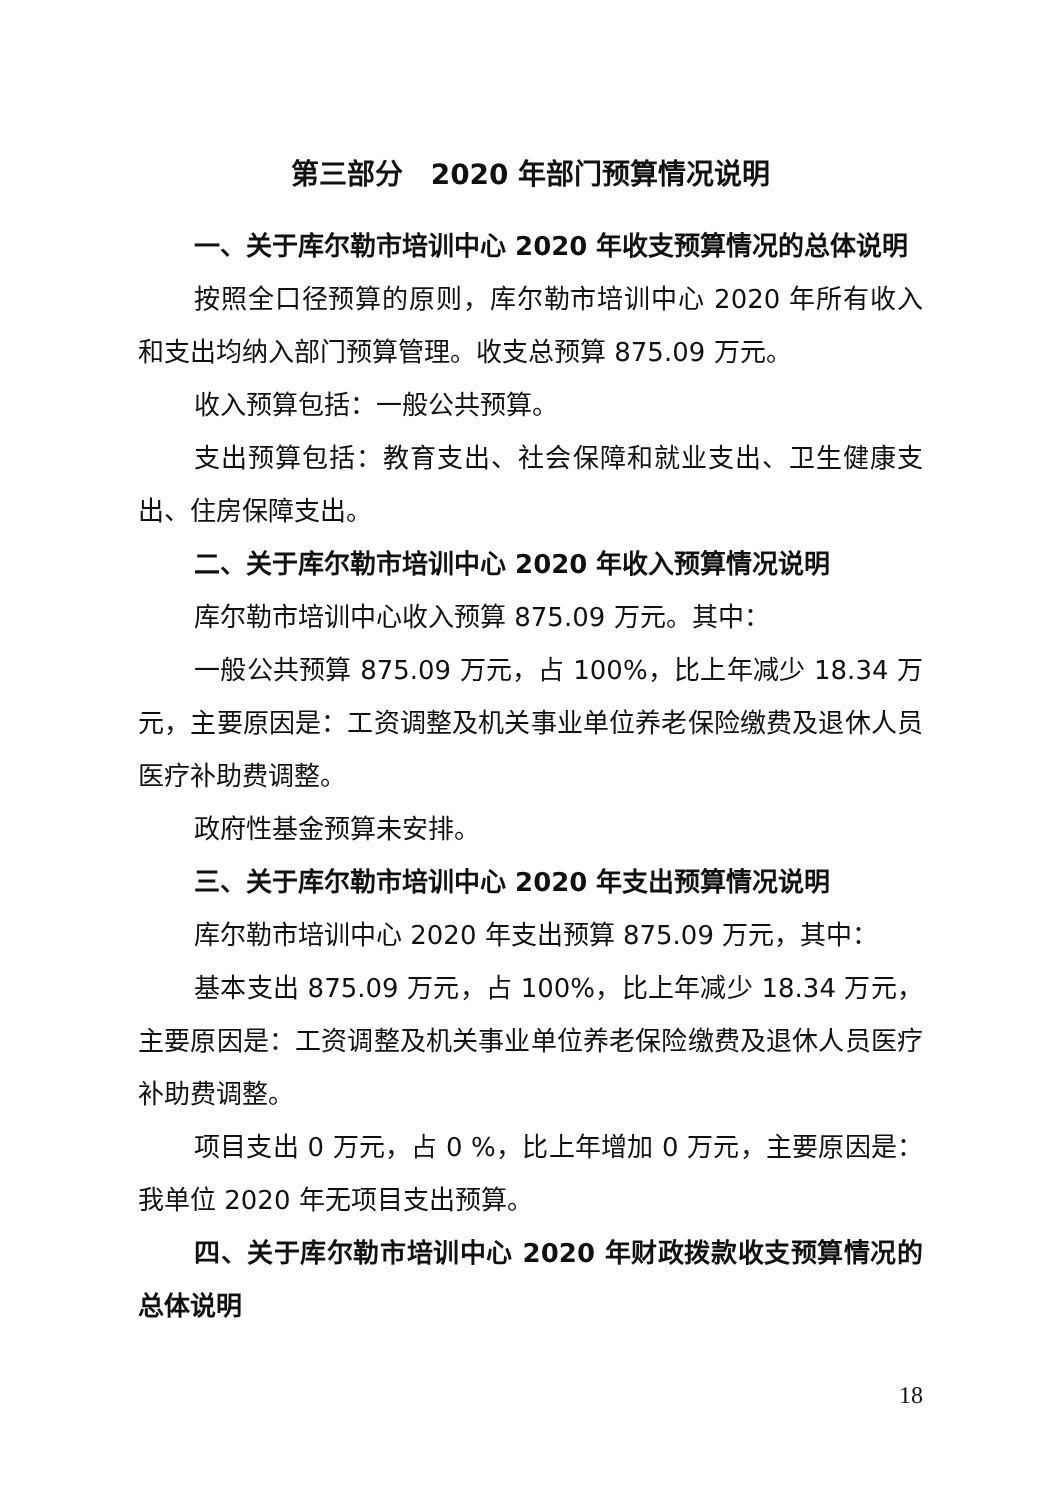第三部分　2020 年部门预算情况说明
一、关于库尔勒市培训中心 2020 年收支预算情况的总体说明
按照全口径预算的原则，库尔勒市培训中心 2020 年所有收入和支出均纳入部门预算管理。收支总预算 875.09 万元。
收入预算包括：一般公共预算。
支出预算包括：教育支出、社会保障和就业支出、卫生健康支出、住房保障支出。
二、关于库尔勒市培训中心 2020 年收入预算情况说明
库尔勒市培训中心收入预算 875.09 万元。其中：
一般公共预算 875.09 万元，占 100%，比上年减少 18.34 万元，主要原因是：工资调整及机关事业单位养老保险缴费及退休人员医疗补助费调整。
政府性基金预算未安排。
三、关于库尔勒市培训中心 2020 年支出预算情况说明
库尔勒市培训中心 2020 年支出预算 875.09 万元，其中：
基本支出 875.09 万元，占 100%，比上年减少 18.34 万元，主要原因是：工资调整及机关事业单位养老保险缴费及退休人员医疗补助费调整。
项目支出 0 万元，占 0 %，比上年增加 0 万元，主要原因是：我单位 2020 年无项目支出预算。
四、关于库尔勒市培训中心 2020 年财政拨款收支预算情况的总体说明
18